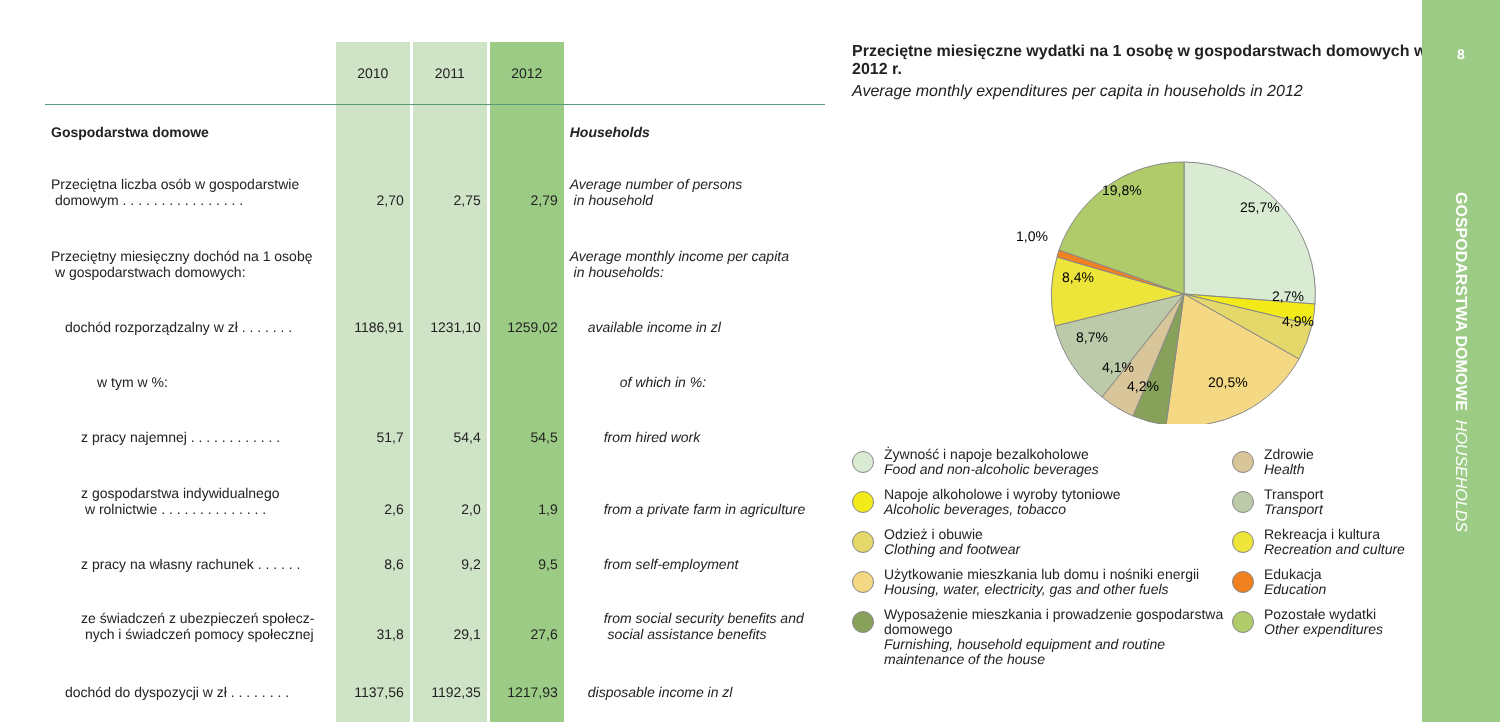| | 2010 | | 2011 | | 2012 | |
| Gospodarstwa domowe | | | | | | Households |
| Przeciętna liczba osób w gospodarstwie domowym . . . . . . . . . . . . . . . . | 2,70 | | 2,75 | | 2,79 | Average number of persons in household |
| Przeciętny miesięczny dochód na 1 osobę w gospodarstwach domowych: | | | | | | Average monthly income per capita in households: |
| dochód rozporządzalny w zł . . . . . . . | 1186,91 | | 1231,10 | | 1259,02 | available income in zl |
| w tym w %: | | | | | | of which in %: |
| z pracy najemnej . . . . . . . . . . . . | 51,7 | | 54,4 | | 54,5 | from hired work |
| z gospodarstwa indywidualnego w rolnictwie . . . . . . . . . . . . . . | 2,6 | | 2,0 | | 1,9 | from a private farm in agriculture |
| z pracy na własny rachunek . . . . . . | 8,6 | | 9,2 | | 9,5 | from self-employment |
| ze świadczeń z ubezpieczeń społecz- nych i świadczeń pomocy społecznej | 31,8 | | 29,1 | | 27,6 | from social security benefits and social assistance benefits |
| dochód do dyspozycji w zł . . . . . . . . | 1137,56 | | 1192,35 | | 1217,93 | disposable income in zl |
Przeciętne miesięczne wydatki na 1 osobę w gospodarstwach domowych w 2012 r.
Average monthly expenditures per capita in households in 2012
25,7%
2,7%
4,9%
20,5%
4,2%
4,1%
8,7%
8,4%
1,0%
19,8%
Żywność i napoje bezalkoholowe
Food and non-alcoholic beverages
Zdrowie
Health
Napoje alkoholowe i wyroby tytoniowe
Alcoholic beverages, tobacco
Transport
Transport
Odzież i obuwie
Clothing and footwear
Rekreacja i kultura
Recreation and culture
Użytkowanie mieszkania lub domu i nośniki energii
Housing, water, electricity, gas and other fuels
Edukacja
Education
Wyposażenie mieszkania i prowadzenie gospodarstwa domowego
Furnishing, household equipment and routine maintenance of the house
Pozostałe wydatki
Other expenditures
8
GOSPODARSTWA DOMOWE HOUSEHOLDS